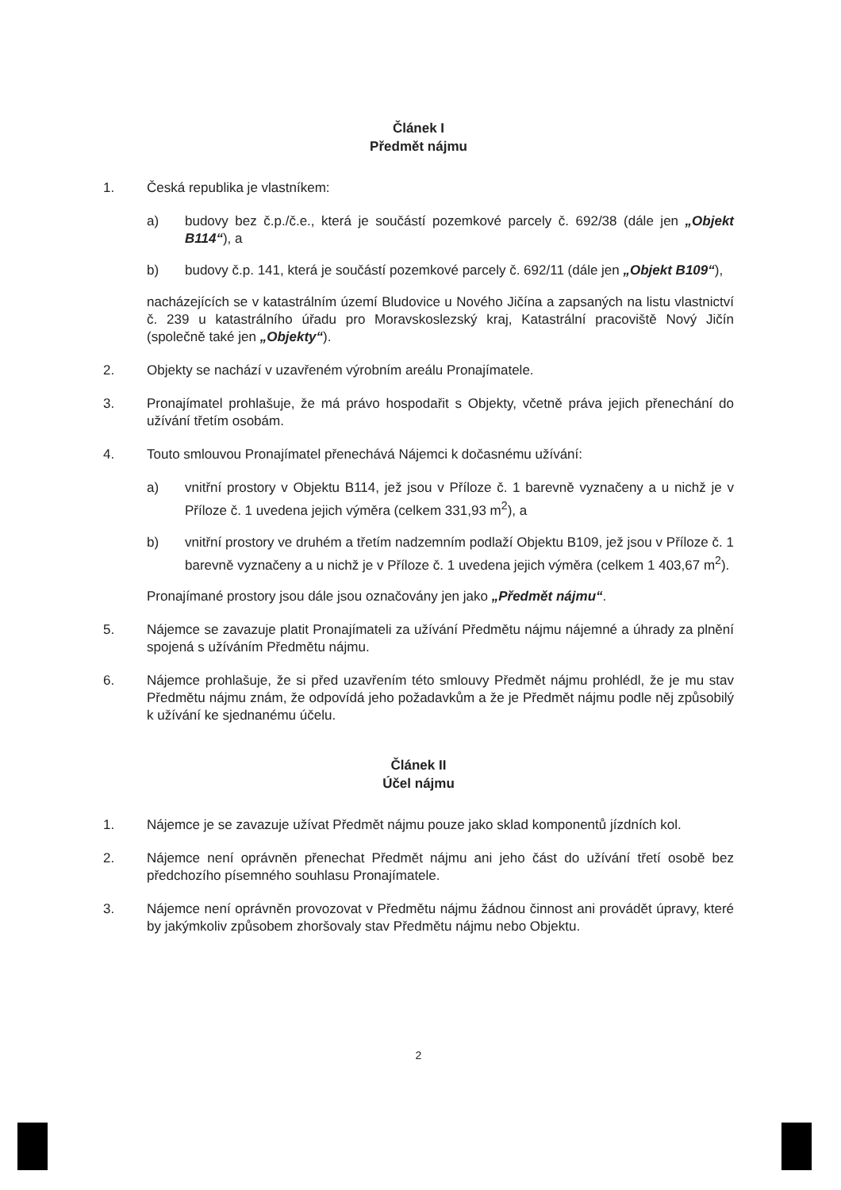Článek I
Předmět nájmu
1. Česká republika je vlastníkem:
a) budovy bez č.p./č.e., která je součástí pozemkové parcely č. 692/38 (dále jen „Objekt B114“), a
b) budovy č.p. 141, která je součástí pozemkové parcely č. 692/11 (dále jen „Objekt B109“),
nacházejících se v katastrálním území Bludovice u Nového Jičína a zapsaných na listu vlastnictví č. 239 u katastrálního úřadu pro Moravskoslezský kraj, Katastrální pracoviště Nový Jičín (společně také jen „Objekty“).
2. Objekty se nachází v uzavřeném výrobním areálu Pronajímatele.
3. Pronajímatel prohlašuje, že má právo hospodařit s Objekty, včetně práva jejich přenechání do užívání třetím osobám.
4. Touto smlouvou Pronajímatel přenechává Nájemci k dočasnému užívání:
a) vnitřní prostory v Objektu B114, jež jsou v Příloze č. 1 barevně vyznačeny a u nichž je v Příloze č. 1 uvedena jejich výměra (celkem 331,93 m<sup>2</sup>), a
b) vnitřní prostory ve druhém a třetím nadzemním podlaží Objektu B109, jež jsou v Příloze č. 1 barevně vyznačeny a u nichž je v Příloze č. 1 uvedena jejich výměra (celkem 1 403,67 m<sup>2</sup>).
Pronajímané prostory jsou dále jsou označovány jen jako „Předmět nájmu“.
5. Nájemce se zavazuje platit Pronajímateli za užívání Předmětu nájmu nájemné a úhrady za plnění spojená s užíváním Předmětu nájmu.
6. Nájemce prohlašuje, že si před uzavřením této smlouvy Předmět nájmu prohlédl, že je mu stav Předmětu nájmu znám, že odpovídá jeho požadavkům a že je Předmět nájmu podle něj způsobilý k užívání ke sjednanému účelu.
Článek II
Účel nájmu
1. Nájemce je se zavazuje užívat Předmět nájmu pouze jako sklad komponentů jízdních kol.
2. Nájemce není oprávněn přenechat Předmět nájmu ani jeho část do užívání třetí osobě bez předchozího písemného souhlasu Pronajímatele.
3. Nájemce není oprávněn provozovat v Předmětu nájmu žádnou činnost ani provádět úpravy, které by jakýmkoliv způsobem zhoršovaly stav Předmětu nájmu nebo Objektu.
2